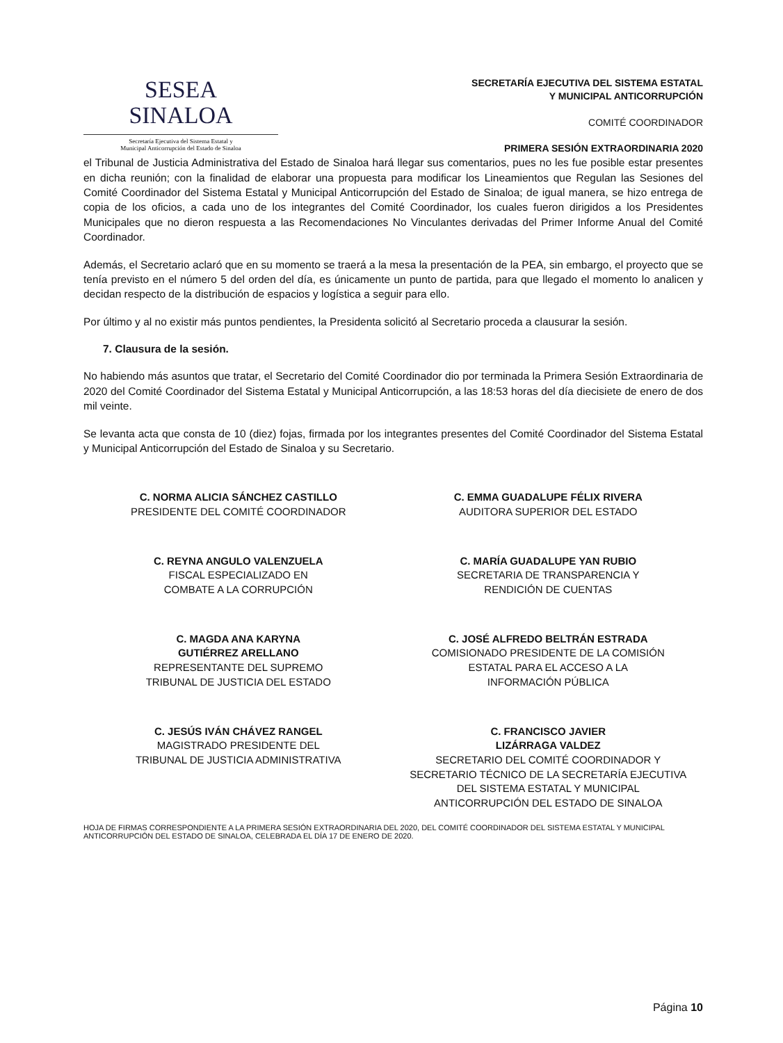SESEA
SINALOA
Secretaría Ejecutiva del Sistema Estatal y
Municipal Anticorrupción del Estado de Sinaloa
SECRETARÍA EJECUTIVA DEL SISTEMA ESTATAL
Y MUNICIPAL ANTICORRUPCIÓN
COMITÉ COORDINADOR
PRIMERA SESIÓN EXTRAORDINARIA 2020
el Tribunal de Justicia Administrativa del Estado de Sinaloa hará llegar sus comentarios, pues no les fue posible estar presentes en dicha reunión; con la finalidad de elaborar una propuesta para modificar los Lineamientos que Regulan las Sesiones del Comité Coordinador del Sistema Estatal y Municipal Anticorrupción del Estado de Sinaloa; de igual manera, se hizo entrega de copia de los oficios, a cada uno de los integrantes del Comité Coordinador, los cuales fueron dirigidos a los Presidentes Municipales que no dieron respuesta a las Recomendaciones No Vinculantes derivadas del Primer Informe Anual del Comité Coordinador.
Además, el Secretario aclaró que en su momento se traerá a la mesa la presentación de la PEA, sin embargo, el proyecto que se tenía previsto en el número 5 del orden del día, es únicamente un punto de partida, para que llegado el momento lo analicen y decidan respecto de la distribución de espacios y logística a seguir para ello.
Por último y al no existir más puntos pendientes, la Presidenta solicitó al Secretario proceda a clausurar la sesión.
7. Clausura de la sesión.
No habiendo más asuntos que tratar, el Secretario del Comité Coordinador dio por terminada la Primera Sesión Extraordinaria de 2020 del Comité Coordinador del Sistema Estatal y Municipal Anticorrupción, a las 18:53 horas del día diecisiete de enero de dos mil veinte.
Se levanta acta que consta de 10 (diez) fojas, firmada por los integrantes presentes del Comité Coordinador del Sistema Estatal y Municipal Anticorrupción del Estado de Sinaloa y su Secretario.
C. NORMA ALICIA SÁNCHEZ CASTILLO
PRESIDENTE DEL COMITÉ COORDINADOR
C. EMMA GUADALUPE FÉLIX RIVERA
AUDITORA SUPERIOR DEL ESTADO
C. REYNA ANGULO VALENZUELA
FISCAL ESPECIALIZADO EN
COMBATE A LA CORRUPCIÓN
C. MARÍA GUADALUPE YAN RUBIO
SECRETARIA DE TRANSPARENCIA Y
RENDICIÓN DE CUENTAS
C. MAGDA ANA KARYNA
GUTIÉRREZ ARELLANO
REPRESENTANTE DEL SUPREMO
TRIBUNAL DE JUSTICIA DEL ESTADO
C. JOSÉ ALFREDO BELTRÁN ESTRADA
COMISIONADO PRESIDENTE DE LA COMISIÓN
ESTATAL PARA EL ACCESO A LA
INFORMACIÓN PÚBLICA
C. JESÚS IVÁN CHÁVEZ RANGEL
MAGISTRADO PRESIDENTE DEL
TRIBUNAL DE JUSTICIA ADMINISTRATIVA
C. FRANCISCO JAVIER
LIZÁRRAGA VALDEZ
SECRETARIO DEL COMITÉ COORDINADOR Y
SECRETARIO TÉCNICO DE LA SECRETARÍA EJECUTIVA
DEL SISTEMA ESTATAL Y MUNICIPAL
ANTICORRUPCIÓN DEL ESTADO DE SINALOA
HOJA DE FIRMAS CORRESPONDIENTE A LA PRIMERA SESIÓN EXTRAORDINARIA DEL 2020, DEL COMITÉ COORDINADOR DEL SISTEMA ESTATAL Y MUNICIPAL ANTICORRUPCIÓN DEL ESTADO DE SINALOA, CELEBRADA EL DÍA 17 DE ENERO DE 2020.
Página 10